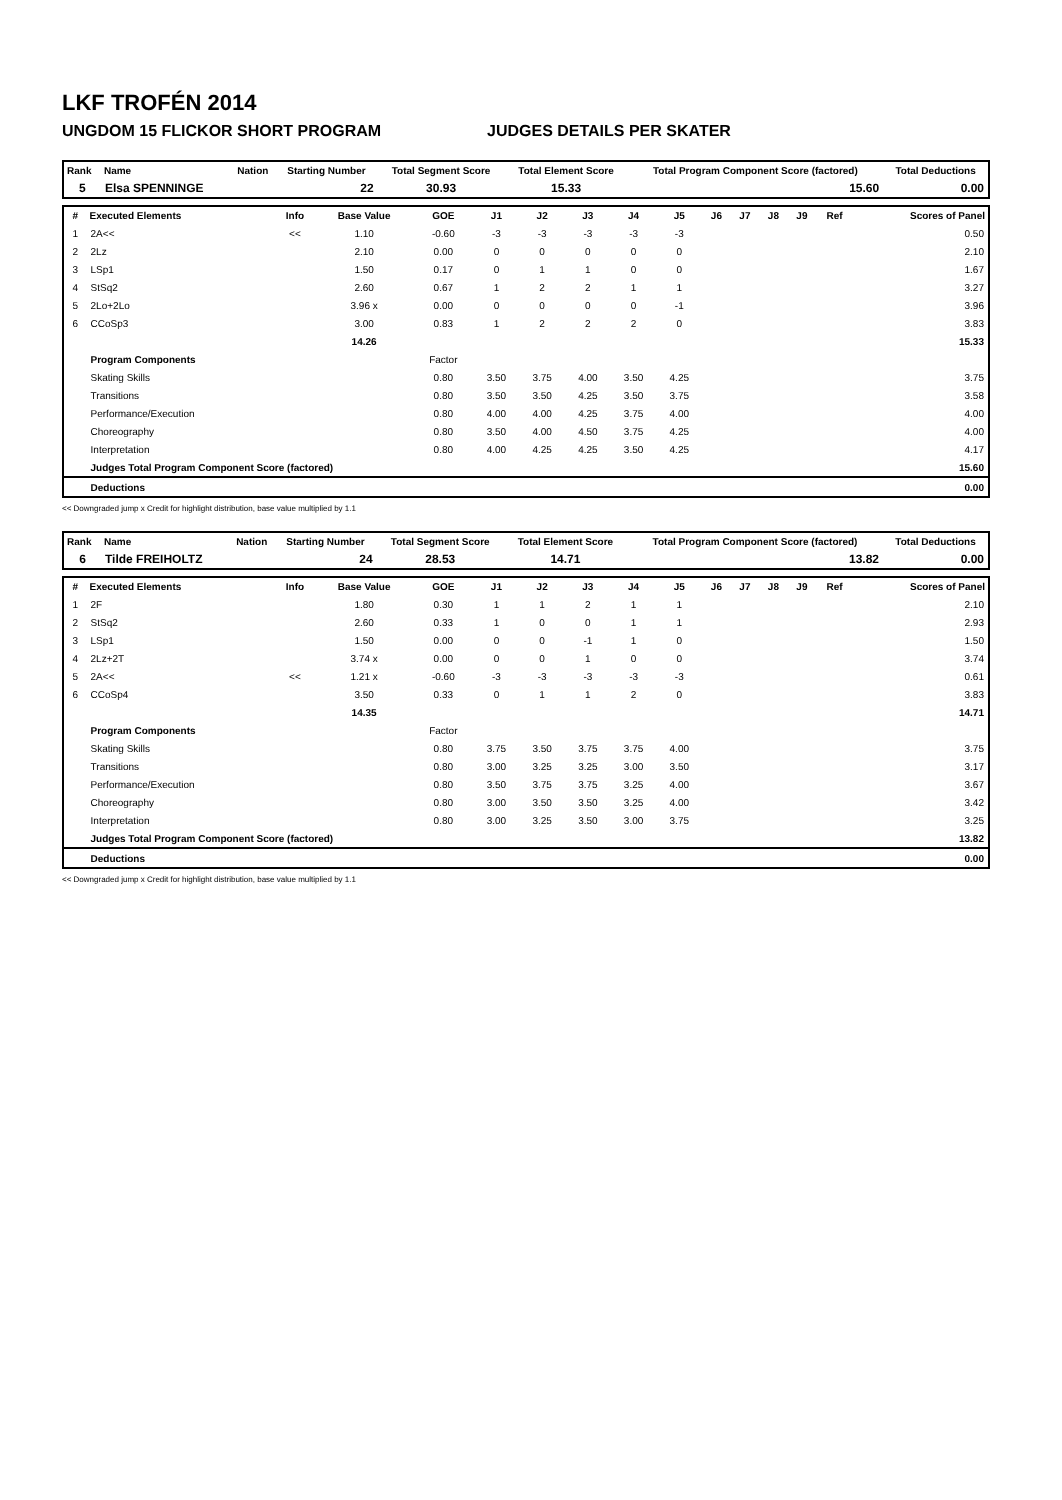LKF TROFÉN 2014
UNGDOM 15 FLICKOR SHORT PROGRAM JUDGES DETAILS PER SKATER
| Rank | Name | Nation | Starting Number | Total Segment Score | Total Element Score | Total Program Component Score (factored) | Total Deductions |
| --- | --- | --- | --- | --- | --- | --- | --- |
| 5 | Elsa SPENNINGE | | 22 | 30.93 | 15.33 | 15.60 | 0.00 |
| # | Executed Elements | Info | Base Value | GOE | J1 | J2 | J3 | J4 | J5 | J6 | J7 | J8 | J9 | Ref | Scores of Panel |
| --- | --- | --- | --- | --- | --- | --- | --- | --- | --- | --- | --- | --- | --- | --- | --- |
| 1 | 2A<< | << | 1.10 | -0.60 | -3 | -3 | -3 | -3 | -3 | | | | | | 0.50 |
| 2 | 2Lz | | 2.10 | 0.00 | 0 | 0 | 0 | 0 | 0 | | | | | | 2.10 |
| 3 | LSp1 | | 1.50 | 0.17 | 0 | 1 | 1 | 0 | 0 | | | | | | 1.67 |
| 4 | StSq2 | | 2.60 | 0.67 | 1 | 2 | 2 | 1 | 1 | | | | | | 3.27 |
| 5 | 2Lo+2Lo | | 3.96 x | 0.00 | 0 | 0 | 0 | 0 | -1 | | | | | | 3.96 |
| 6 | CCoSp3 | | 3.00 | 0.83 | 1 | 2 | 2 | 2 | 0 | | | | | | 3.83 |
| | | | 14.26 | | | | | | | | | | | | 15.33 |
| | Program Components | | | Factor | | | | | | | | | | | |
| | Skating Skills | | | 0.80 | 3.50 | 3.75 | 4.00 | 3.50 | 4.25 | | | | | | 3.75 |
| | Transitions | | | 0.80 | 3.50 | 3.50 | 4.25 | 3.50 | 3.75 | | | | | | 3.58 |
| | Performance/Execution | | | 0.80 | 4.00 | 4.00 | 4.25 | 3.75 | 4.00 | | | | | | 4.00 |
| | Choreography | | | 0.80 | 3.50 | 4.00 | 4.50 | 3.75 | 4.25 | | | | | | 4.00 |
| | Interpretation | | | 0.80 | 4.00 | 4.25 | 4.25 | 3.50 | 4.25 | | | | | | 4.17 |
| | Judges Total Program Component Score (factored) | | | | | | | | | | | | | | 15.60 |
| | Deductions | | | | | | | | | | | | | | 0.00 |
<< Downgraded jump x Credit for highlight distribution, base value multiplied by 1.1
| Rank | Name | Nation | Starting Number | Total Segment Score | Total Element Score | Total Program Component Score (factored) | Total Deductions |
| --- | --- | --- | --- | --- | --- | --- | --- |
| 6 | Tilde FREIHOLTZ | | 24 | 28.53 | 14.71 | 13.82 | 0.00 |
| # | Executed Elements | Info | Base Value | GOE | J1 | J2 | J3 | J4 | J5 | J6 | J7 | J8 | J9 | Ref | Scores of Panel |
| --- | --- | --- | --- | --- | --- | --- | --- | --- | --- | --- | --- | --- | --- | --- | --- |
| 1 | 2F | | 1.80 | 0.30 | 1 | 1 | 2 | 1 | 1 | | | | | | 2.10 |
| 2 | StSq2 | | 2.60 | 0.33 | 1 | 0 | 0 | 1 | 1 | | | | | | 2.93 |
| 3 | LSp1 | | 1.50 | 0.00 | 0 | 0 | -1 | 1 | 0 | | | | | | 1.50 |
| 4 | 2Lz+2T | | 3.74 x | 0.00 | 0 | 0 | 1 | 0 | 0 | | | | | | 3.74 |
| 5 | 2A<< | << | 1.21 x | -0.60 | -3 | -3 | -3 | -3 | -3 | | | | | | 0.61 |
| 6 | CCoSp4 | | 3.50 | 0.33 | 0 | 1 | 1 | 2 | 0 | | | | | | 3.83 |
| | | | 14.35 | | | | | | | | | | | | 14.71 |
| | Program Components | | | Factor | | | | | | | | | | | |
| | Skating Skills | | | 0.80 | 3.75 | 3.50 | 3.75 | 3.75 | 4.00 | | | | | | 3.75 |
| | Transitions | | | 0.80 | 3.00 | 3.25 | 3.25 | 3.00 | 3.50 | | | | | | 3.17 |
| | Performance/Execution | | | 0.80 | 3.50 | 3.75 | 3.75 | 3.25 | 4.00 | | | | | | 3.67 |
| | Choreography | | | 0.80 | 3.00 | 3.50 | 3.50 | 3.25 | 4.00 | | | | | | 3.42 |
| | Interpretation | | | 0.80 | 3.00 | 3.25 | 3.50 | 3.00 | 3.75 | | | | | | 3.25 |
| | Judges Total Program Component Score (factored) | | | | | | | | | | | | | | 13.82 |
| | Deductions | | | | | | | | | | | | | | 0.00 |
<< Downgraded jump x Credit for highlight distribution, base value multiplied by 1.1